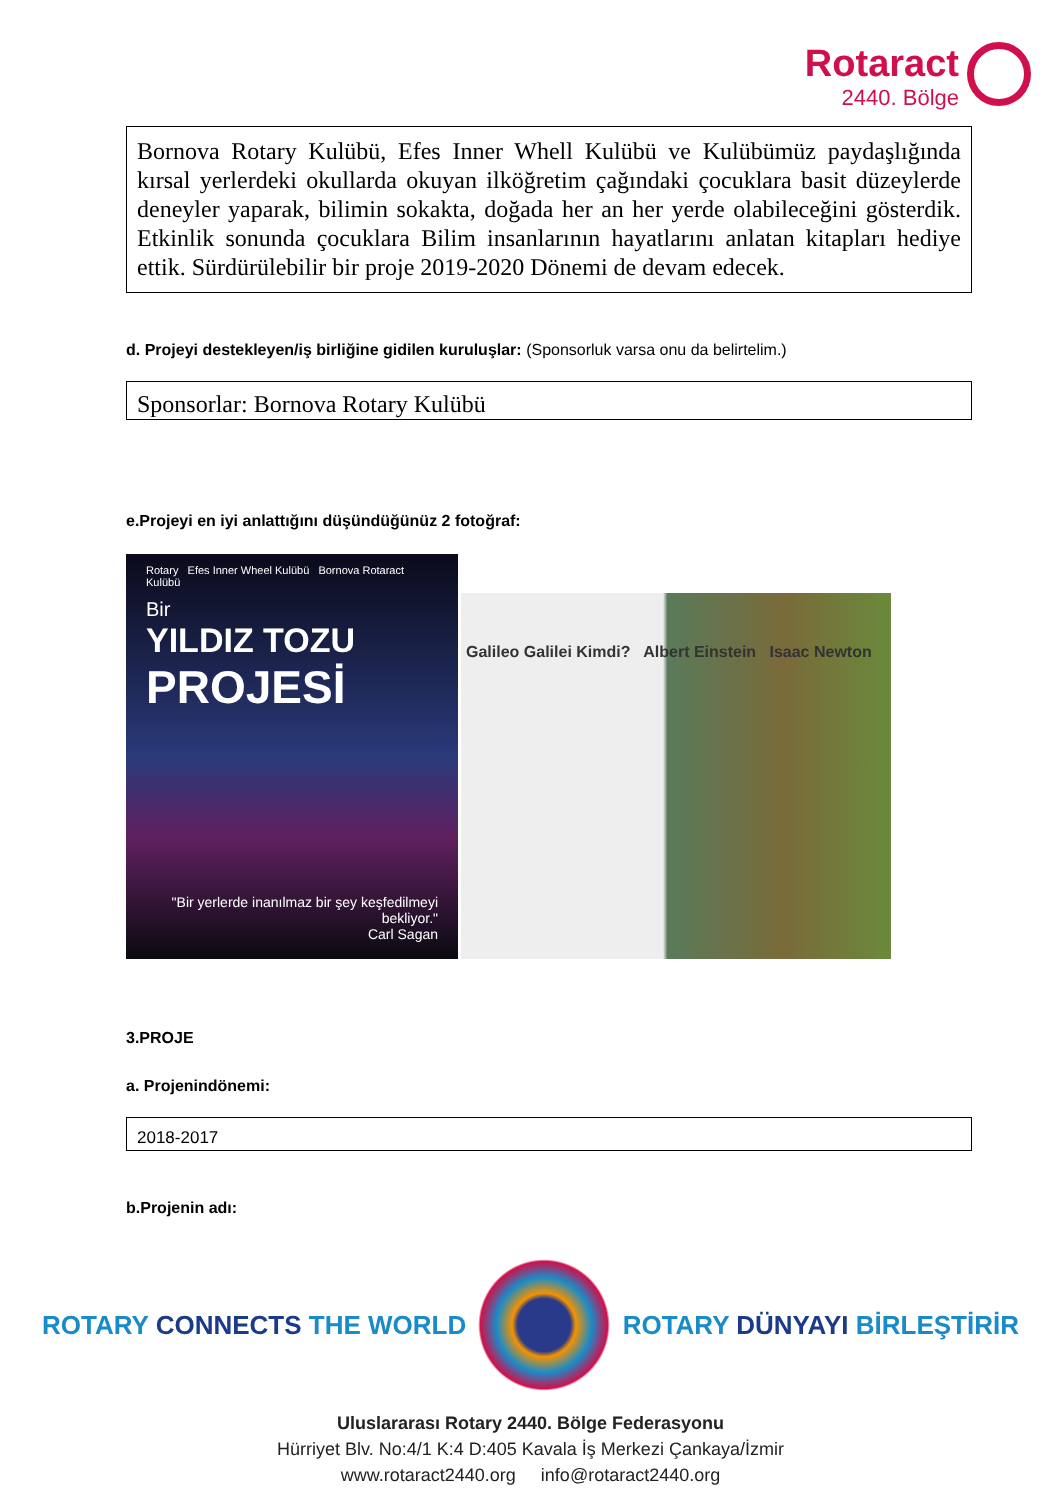Rotaract
2440. Bölge
Bornova Rotary Kulübü, Efes Inner Whell Kulübü ve Kulübümüz paydaşlığında kırsal yerlerdeki okullarda okuyan ilköğretim çağındaki çocuklara basit düzeylerde deneyler yaparak, bilimin sokakta, doğada her an her yerde olabileceğini gösterdik. Etkinlik sonunda çocuklara Bilim insanlarının hayatlarını anlatan kitapları hediye ettik. Sürdürülebilir bir proje 2019-2020 Dönemi de devam edecek.
d. Projeyi destekleyen/iş birliğine gidilen kuruluşlar: (Sponsorluk varsa onu da belirtelim.)
Sponsorlar: Bornova Rotary Kulübü
e.Projeyi en iyi anlattığını düşündüğünüz 2 fotoğraf:
Rotary Efes Inner Wheel Kulübü Bornova Rotaract Kulübü
Bir
YILDIZ TOZU
PROJESİ
"Bir yerlerde inanılmaz bir şey keşfedilmeyi bekliyor."
Carl Sagan
Galileo Galilei Kimdi? Albert Einstein Isaac Newton
3.PROJE
a. Projenindönemi:
2018-2017
b.Projenin adı:
ROTARY CONNECTS THE WORLD ROTARY DÜNYAYI BİRLEŞTİRİR
Uluslararası Rotary 2440. Bölge Federasyonu
Hürriyet Blv. No:4/1 K:4 D:405 Kavala İş Merkezi Çankaya/İzmir
www.rotaract2440.org info@rotaract2440.org